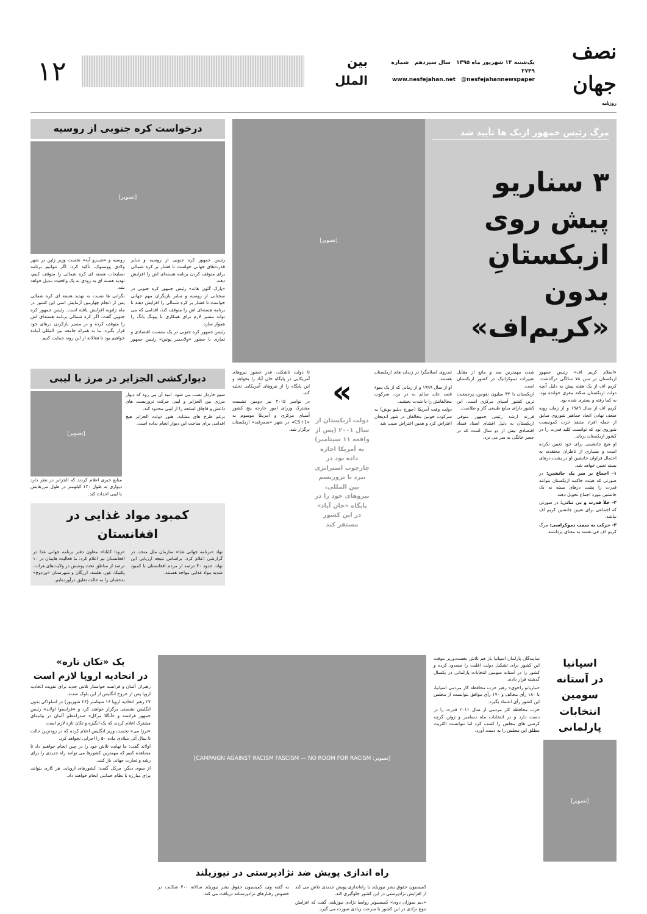نصف جهان
روزنامه
یک‌شنبه ۱۴ شهریور ماه ۱۳۹۵ سال سیزدهم شماره ۲۷۴۹
www.nesfejahan.net @nesfejahannewspaper
بین الملل
۱۲
مرگ رئیس جمهور ازبک ها تأیید شد
۳ سناریو
پیش روی
ازبکستانِ بدون
«کریم‌اف»
[تصویر]
درخواست کره جنوبی از روسیه
[تصویر]
رئیس جمهور کره جنوبی از روسیه و سایر قدرت‌های جهانی خواست تا فشار بر کره شمالی برای متوقف کردن برنامه هسته‌ای اش را افزایش دهند.
«پارک گئون هائه» رئیس جمهور کره جنوبی در سخنانی از روسیه و سایر بازیگران مهم جهانی خواست تا فشار بر کره شمالی را افزایش دهند تا برنامه هسته‌ای اش را متوقف کند، اقدامی که می تواند مسیر لازم برای همکاری با پیونگ یانگ را هموار سازد.
رئیس جمهور کره جنوبی در یک نشست اقتصادی و تجاری با حضور «ولادیمیر پوتین» رئیس جمهور روسیه و «شینزو آبه» نخست وزیر ژاپن در شهر ولادی ووستوک، تأکید کرد: اگر نتوانیم برنامه تسلیحات هسته ای کره شمالی را متوقف کنیم، تهدید هسته ای به زودی به یک واقعیت تبدیل خواهد شد.
نگرانی ها نسبت به تهدید هسته ای کره شمالی پس از انجام چهارمین آزمایش اتمی این کشور در ماه ژانویه افزایش یافته است. رئیس جمهور کره جنوبی گفت: اگر کره شمالی برنامه هسته‌ای اش را متوقف کرده و در مسیر بازکردن درهای خود قرار بگیرد، ما به همراه جامعه بین المللی آماده خواهیم بود تا فعالانه از این روند حمایت کنیم.
«اسلام کریم اف» رئیس جمهور ازبکستان در سن ۷۸ سالگی درگذشت. کریم اف از یک هفته پیش به دلیل آنچه دولت ازبکستان سکته مغزی خوانده بود، به کما رفته و بستری شده بود.
کریم اف از سال ۱۹۸۹ و از زمان روبه ضعف نهادن اتحاد جماهیر شوروی سابق از جمله افراد متنفذ حزب کمونیست شوروی بود که توانست کلید قدرت را در کشور ازبکستان برباید.
او هیچ جانشینی برای خود تعیین نکرده است و بسیاری از ناظران معتقدند به احتمال فراوان جانشین او در پشت درهای بسته تعیین خواهد شد.
۱- اجماع بر سر یک جانشین: در صورتی که هیئت حاکمه ازبکستان بتوانند قدرت را پشت درهای بسته به یک جانشین مورد اجماع تحویل دهند.
۲- خلأ قدرت و بی ثباتی: در صورتی که اجماعی برای تعیین جانشین کریم اف نباشد.
۳- حرکت به سمت دموکراسی: مرگ کریم اف فی نفسه به معنای برداشته
شدن مهمترین سد و مانع از مقابل تغییرات دموکراتیک در کشور ازبکستان است.
ازبکستان با ۳۲ میلیون نفوس، پرجمعیت ترین کشور آسیای مرکزی است. این کشور دارای منابع طبیعی گاز و طلاست.
فرزند ارشد رئیس جمهور متوفی ازبکستان به دلیل افشای اسناد فساد اقتصادی بیش از دو سال است که در حصر خانگی به سر می برد.
تندروی اسلامگرا در زندان های ازبکستان هستند.
او از سال ۱۹۹۹ و از زمانی که از یک سوء قصد جان سالم به در برد، سرکوب مخالفانش را با شدت بخشید.
دولت وقت آمریکا (جورج دبلیو بوش) به سرکوب خونین مخالفان در شهر اندیجان اعتراض کرد و همین اعتراض سبب شد
»
دولت ازبکستان از سال ۲۰۰۱ (پس از واقعه ۱۱ سپتامبر) به آمریکا اجازه داده بود در چارچوب استراتژی نبرد با تروریسم بین المللی، نیروهای خود را در پایگاه «خان آباد» در این کشور مستقر کند
تا دولت تاشکند، عذر حضور نیروهای آمریکایی در پایگاه خان آباد را بخواهد و این پایگاه را از نیروهای آمریکایی تخلیه کند.
در نوامبر ۲۰۱۵ نیز دومین نشست مشترک وزرای امور خارجه پنج کشور آسیای مرکزی و آمریکا موسوم به «C5+1» در شهر «سمرقند» ازبکستان برگزار شد.
دیوارکشی الجزایر در مرز با لیبی
سیم خاردار نصب می شود. امید آن می رود که دیوار مرزی بین الجزایر و لیبی حرکت تروریست های داعش و قاچاق اسلحه را از لیبی محدود کند.
برغم طرح های مشابه، هنوز دولت الجزایر هیچ اقدامی برای ساخت این دیوار انجام نداده است.
[تصویر]
منابع خبری اعلام کردند که الجزایر در نظر دارد دیواری به طول ۱۲۰ کیلومتر در طول مرزهایش با لیبی احداث کند.
کمبود مواد غذایی در افغانستان
نهاد «برنامه جهانی غذا» سازمان ملل متحد، در گزارشی اعلام کرد: براساس نتیجه ارزیابی این نهاد، حدود ۴۰ درصد از مردم افغانستان با کمبود شدید مواد غذایی مواجه هستند.
«رودا کابانا» معاون دفتر برنامه جهانی غذا در افغانستان نیز اعلام کرد: ما فعالیت هایمان در ۱۰ درصد از مناطق تحت پوشش در ولایت‌های هرات، پکتیکا، غور، هلمند، ارزگان و شهرستان «وردوج» بدخشان را به حالت تعلیق درآورده‌ایم.
اسپانیا
در آستانه
سومین
انتخابات
پارلمانی
[تصویر]
نمایندگان پارلمان اسپانیا باز هم تلاش نخست‌وزیر موقت این کشور برای تشکیل دولت اقلیت را مسدود کرده و کشور را در آستانه سومین انتخابات پارلمانی در یکسال گذشته قرار دادند.
«ماریانو راخوی» رهبر حزب محافظه کار مردمی اسپانیا، با ۱۸۰ رأی مخالف و ۱۷۰ رأی موافق نتوانست از مجلس این کشور رأی اعتماد بگیرد.
حزب محافظه کار مردمی از سال ۲۰۱۱ قدرت را در دست دارد و در انتخابات ماه دسامبر و ژوئن گرچه کرسی های مجلس را کسب کرد اما نتوانست اکثریت مطلق این مجلس را به دست آورد.
[تصویر: CAMPAIGN AGAINST RACISM FASCISM — NO ROOM FOR RACISM]
راه اندازی پویش ضد نژادپرستی در نیوزیلند
کمیسیون حقوق بشر نیوزیلند با راه‌اندازی پویش جدیدی تلاش می کند از افزایش نژادپرستی در این کشور جلوگیری کند.
«دیم سوزان دوی» کمیسیونر روابط نژادی نیوزیلند، گفت که افزایش تنوع نژادی در این کشور با سرعت زیادی صورت می گیرد.
به گفته وی، کمیسیون حقوق بشر نیوزیلند سالانه ۴۰۰ شکایت در خصوص رفتارهای نژادپرستانه دریافت می کند.
یک «تکان تازه»
در اتحادیه اروپا لازم است
رهبران آلمان و فرانسه خواستار تلاش جدید برای تقویت اتحادیه اروپا پس از خروج انگلیس از این بلوک شدند.
۲۷ رهبر اتحادیه اروپا ۱۶ سپتامبر (۲۶ شهریور) در اسلواکی بدون انگلیس نشستی برگزار خواهند کرد و «فرانسوا اولاند» رئیس جمهور فرانسه و «آنگلا مرکل» صدراعظم آلمان در بیانیه‌ای مشترک اعلام کردند که یک انگیزه و تکان تازه لازم است.
«ترزا می» نخست وزیر انگلیس اعلام کرده که در زودترین حالت تا سال آتی میلادی ماده ۵۰ را اجرایی نخواهد کرد.
اولاند گفت: ما نهایت تلاش خود را در چین انجام خواهیم داد تا مشاهده کنیم که مهمترین کشورها می توانند راه جدیدی را برای رشد و تجارت جهانی باز کنند.
از سوی دیگر، مرکل گفت: کشورهای اروپایی هر کاری بتوانند برای مبارزه با نظام حمایتی انجام خواهند داد.